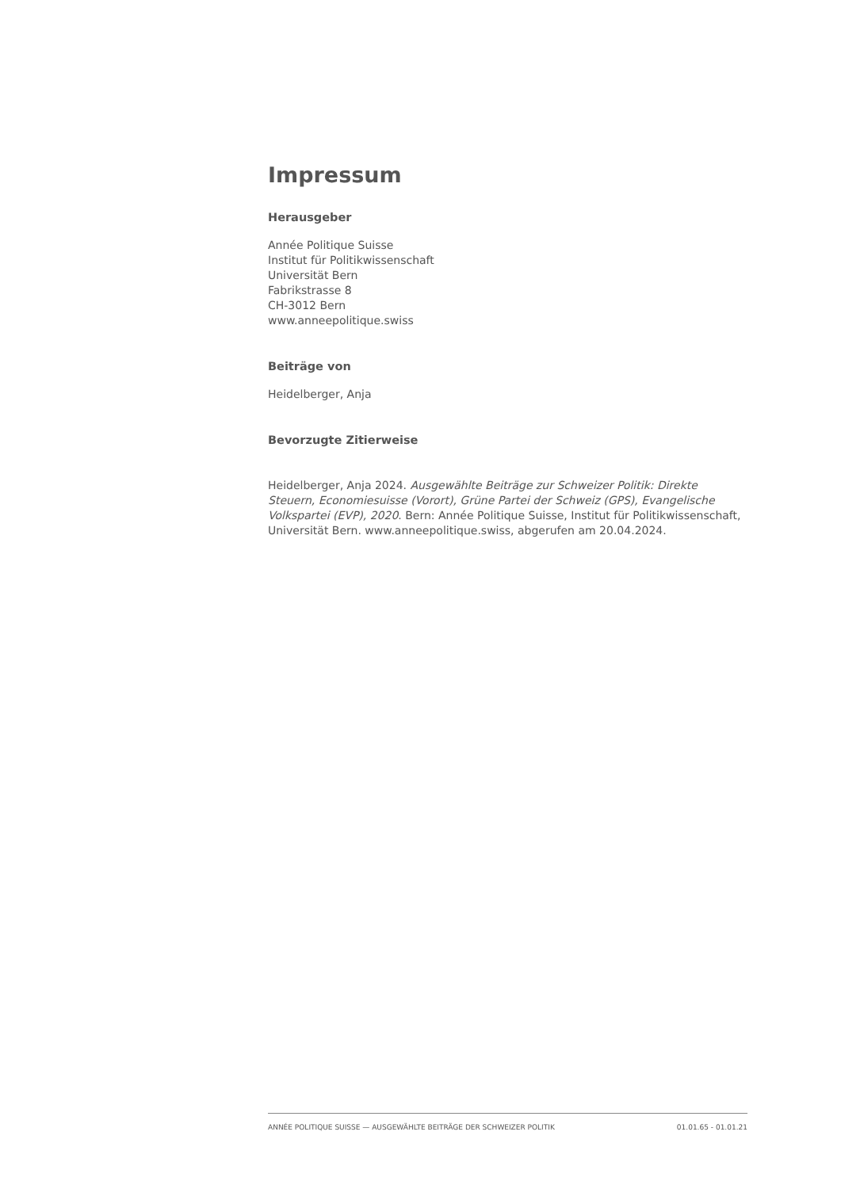Impressum
Herausgeber
Année Politique Suisse
Institut für Politikwissenschaft
Universität Bern
Fabrikstrasse 8
CH-3012 Bern
www.anneepolitique.swiss
Beiträge von
Heidelberger, Anja
Bevorzugte Zitierweise
Heidelberger, Anja 2024. Ausgewählte Beiträge zur Schweizer Politik: Direkte Steuern, Economiesuisse (Vorort), Grüne Partei der Schweiz (GPS), Evangelische Volkspartei (EVP), 2020. Bern: Année Politique Suisse, Institut für Politikwissenschaft, Universität Bern. www.anneepolitique.swiss, abgerufen am 20.04.2024.
ANNÉE POLITIQUE SUISSE — AUSGEWÄHLTE BEITRÄGE DER SCHWEIZER POLITIK 01.01.65 - 01.01.21